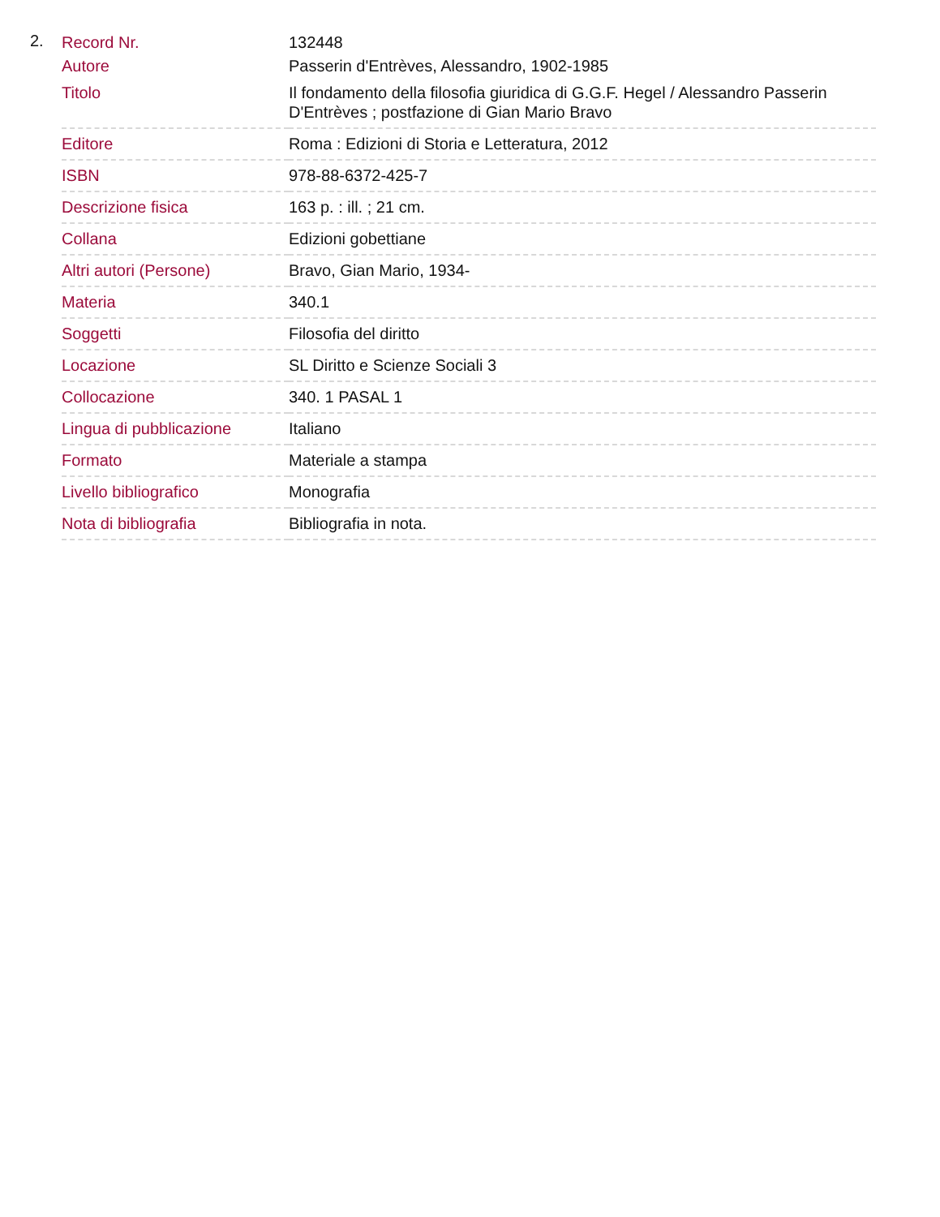2.
| Record Nr. | 132448 |
| Autore | Passerin d'Entrèves, Alessandro, 1902-1985 |
| Titolo | Il fondamento della filosofia giuridica di G.G.F. Hegel / Alessandro Passerin D'Entrèves ; postfazione di Gian Mario Bravo |
| Editore | Roma : Edizioni di Storia e Letteratura, 2012 |
| ISBN | 978-88-6372-425-7 |
| Descrizione fisica | 163 p. : ill. ; 21 cm. |
| Collana | Edizioni gobettiane |
| Altri autori (Persone) | Bravo, Gian Mario, 1934- |
| Materia | 340.1 |
| Soggetti | Filosofia del diritto |
| Locazione | SL Diritto e Scienze Sociali 3 |
| Collocazione | 340. 1 PASAL 1 |
| Lingua di pubblicazione | Italiano |
| Formato | Materiale a stampa |
| Livello bibliografico | Monografia |
| Nota di bibliografia | Bibliografia in nota. |